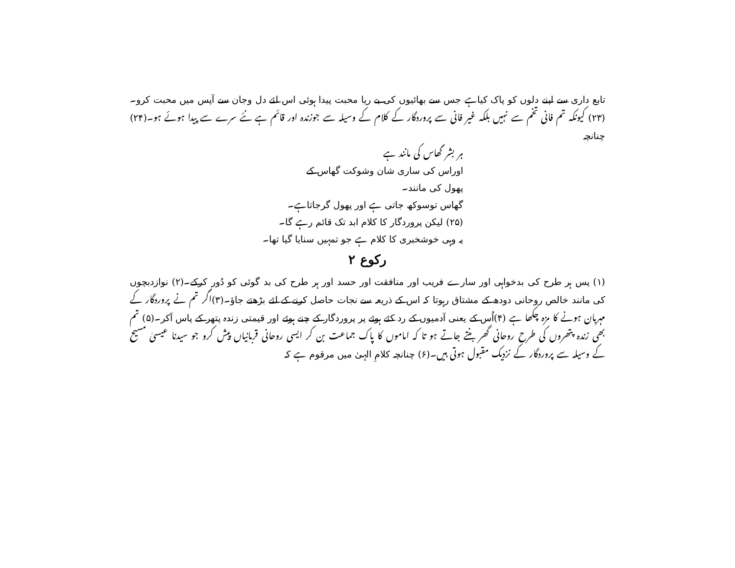تابع داری سے اپنے دلوں کو پاک کیاہے جس سے بھائیوں کی بے ریا محبت پیدا ہوئی اس لئے دل وجان سے آپس میں محبت کرو۔(۲۳) کیونکہ تم فانی تخم سے نہیں بلکہ غیر فانی سے پروردگار کے کلام کے وسیلہ سے جوزندہ اور قائم ہے نئے سرے سے پیدا ہوئے ہو۔(۲۴) چنانچہ
ہر بشر گھاس کی مانند ہے
اوراس کی ساری شان وشوکت گھاس کے
پھول کی مانند۔
گھاس توسوکھ جاتی ہے اور پھول گرجاتاہے۔
(۲۵) لیکن پروردگار کا کلام ابد تک قائم رہے گا۔
یہ وہی خوشخبری کا کلام ہے جو تمہیں سنایا گیا تھا۔
رکوع ۲
(۱) پس ہر طرح کی بدخواہی اور سارے فریب اور منافقت اور حسد اور ہر طرح کی بد گوئی کو دُور کرکے۔(۲) نوازدبچوں کی مانند خالص روحانی دودھ کے مشتاق رہوتا کہ اس کے ذریعہ سے نجات حاصل کرنے کے لئے بڑھتے جاؤ۔(۳)اگر تم نے پروردگار کے مہربان ہونے کا مزہ چکھا ہے (۴)اُس کے یعنی آدمیوں کے رد کئے ہوئے پر پروردگار کے چنے ہوئے اور قیمتی زندہ پتھر کے پاس آکر۔(۵) تم بھی زندہ پتھروں کی طرح روحانی گھر بنتے جاتے ہو تا کہ اماموں کا پاک جماعت بن کر ایسی روحانی قربانیاں پیش کرو جو سیدنا عیسیٰ مسیح کے وسیلہ سے پروردگار کے نزدیک مقبول ہوتی ہیں۔(۶) چنانچہ کلامِ الہیٰ میں مرقوم ہے کہ